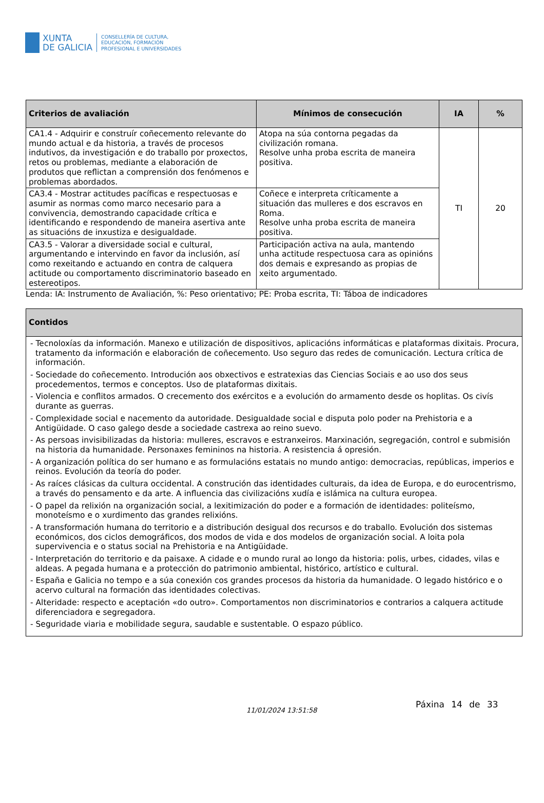XUNTA
DE GALICIA
CONSELLERÍA DE CULTURA,
EDUCACIÓN, FORMACIÓN
PROFESIONAL E UNIVERSIDADES
| Criterios de avaliación | Mínimos de consecución | IA | % |
| --- | --- | --- | --- |
| CA1.4 - Adquirir e construír coñecemento relevante do mundo actual e da historia, a través de procesos indutivos, da investigación e do traballo por proxectos, retos ou problemas, mediante a elaboración de produtos que reflictan a comprensión dos fenómenos e problemas abordados. | Atopa na súa contorna pegadas da civilización romana. Resolve unha proba escrita de maneira positiva. | TI | 20 |
| CA3.4 - Mostrar actitudes pacíficas e respectuosas e asumir as normas como marco necesario para a convivencia, demostrando capacidade crítica e identificando e respondendo de maneira asertiva ante as situacións de inxustiza e desigualdade. | Coñece e interpreta críticamente a situación das mulleres e dos escravos en Roma. Resolve unha proba escrita de maneira positiva. | | |
| CA3.5 - Valorar a diversidade social e cultural, argumentando e intervindo en favor da inclusión, así como rexeitando e actuando en contra de calquera actitude ou comportamento discriminatorio baseado en estereotipos. | Participación activa na aula, mantendo unha actitude respectuosa cara as opinións dos demais e expresando as propias de xeito argumentado. | | |
Lenda: IA: Instrumento de Avaliación, %: Peso orientativo; PE: Proba escrita, TI: Táboa de indicadores
| Contidos |
| --- |
| - Tecnoloxías da información. Manexo e utilización de dispositivos, aplicacións informáticas e plataformas dixitais. Procura, tratamento da información e elaboración de coñecemento. Uso seguro das redes de comunicación. Lectura crítica de información. - Sociedade do coñecemento. Introdución aos obxectivos e estratexias das Ciencias Sociais e ao uso dos seus procedementos, termos e conceptos. Uso de plataformas dixitais. - Violencia e conflitos armados. O crecemento dos exércitos e a evolución do armamento desde os hoplitas. Os civís durante as guerras. - Complexidade social e nacemento da autoridade. Desigualdade social e disputa polo poder na Prehistoria e a Antigüidade. O caso galego desde a sociedade castrexa ao reino suevo. - As persoas invisibilizadas da historia: mulleres, escravos e estranxeiros. Marxinación, segregación, control e submisión na historia da humanidade. Personaxes femininos na historia. A resistencia á opresión. - A organización política do ser humano e as formulacións estatais no mundo antigo: democracias, repúblicas, imperios e reinos. Evolución da teoría do poder. - As raíces clásicas da cultura occidental. A construción das identidades culturais, da idea de Europa, e do eurocentrismo, a través do pensamento e da arte. A influencia das civilizacións xudía e islámica na cultura europea. - O papel da relixión na organización social, a lexitimización do poder e a formación de identidades: politeísmo, monoteísmo e o xurdimento das grandes relixións. - A transformación humana do territorio e a distribución desigual dos recursos e do traballo. Evolución dos sistemas económicos, dos ciclos demográficos, dos modos de vida e dos modelos de organización social. A loita pola supervivencia e o status social na Prehistoria e na Antigüidade. - Interpretación do territorio e da paisaxe. A cidade e o mundo rural ao longo da historia: polis, urbes, cidades, vilas e aldeas. A pegada humana e a protección do patrimonio ambiental, histórico, artístico e cultural. - España e Galicia no tempo e a súa conexión cos grandes procesos da historia da humanidade. O legado histórico e o acervo cultural na formación das identidades colectivas. - Alteridade: respecto e aceptación «do outro». Comportamentos non discriminatorios e contrarios a calquera actitude diferenciadora e segregadora. - Seguridade viaria e mobilidade segura, saudable e sustentable. O espazo público. |
11/01/2024 13:51:58
Páxina 14 de 33